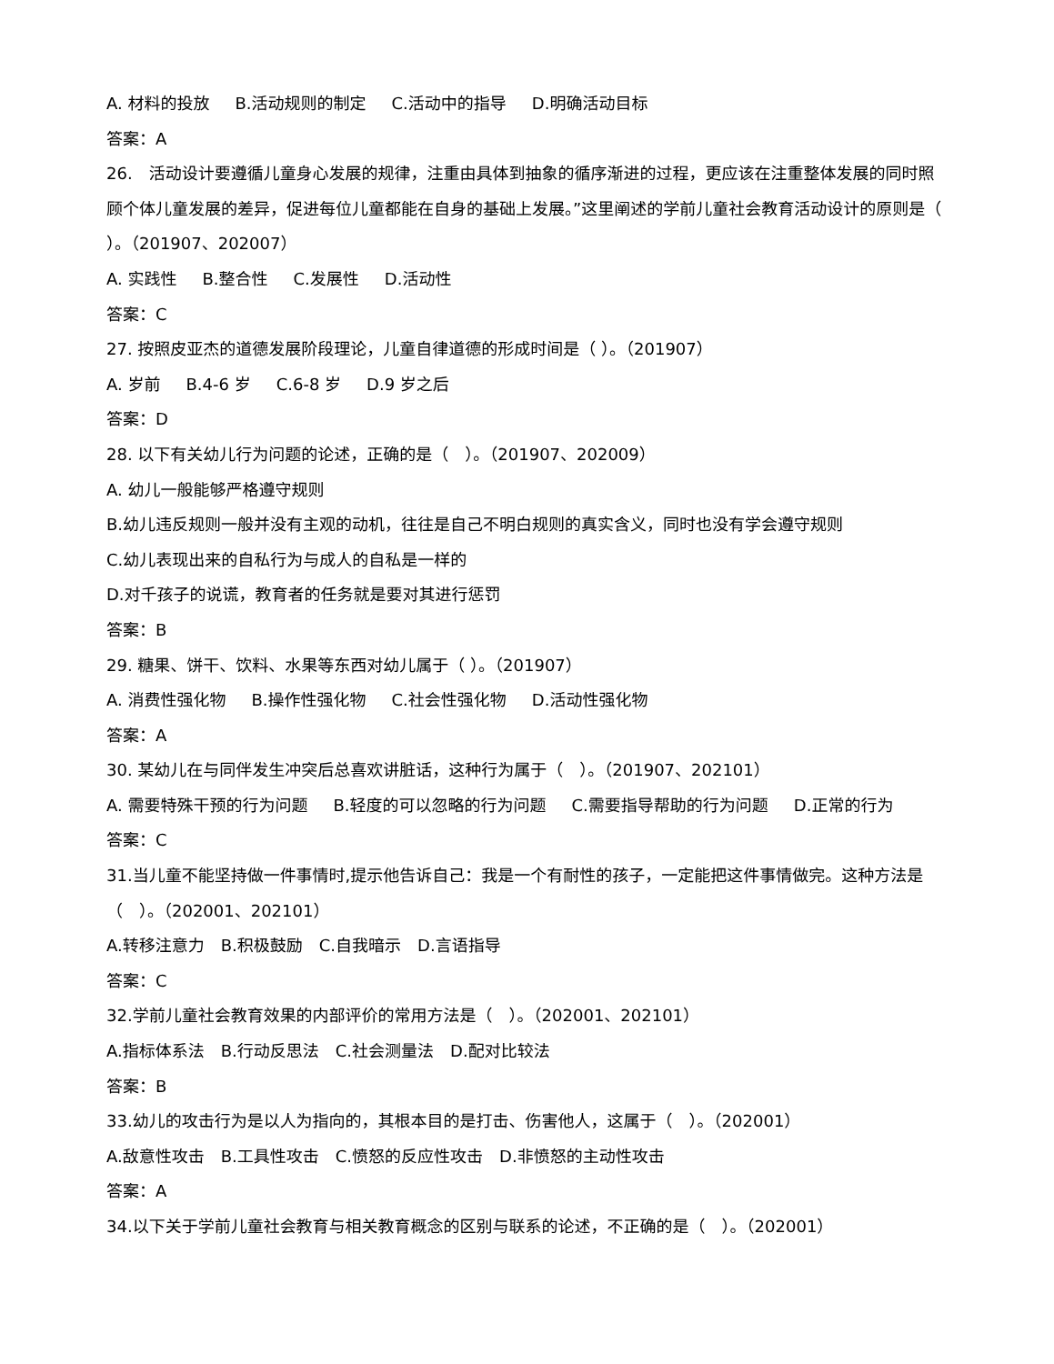A. 材料的投放 B.活动规则的制定 C.活动中的指导 D.明确活动目标
答案：A
26.　活动设计要遵循儿童身心发展的规律，注重由具体到抽象的循序渐进的过程，更应该在注重整体发展的同时照顾个体儿童发展的差异，促进每位儿童都能在自身的基础上发展。”这里阐述的学前儿童社会教育活动设计的原则是（ ）。（201907、202007）
A. 实践性 B.整合性 C.发展性 D.活动性
答案：C
27. 按照皮亚杰的道德发展阶段理论，儿童自律道德的形成时间是（ ）。（201907）
A. 岁前 B.4-6 岁 C.6-8 岁 D.9 岁之后
答案：D
28. 以下有关幼儿行为问题的论述，正确的是（　）。（201907、202009）
A. 幼儿一般能够严格遵守规则
B.幼儿违反规则一般并没有主观的动机，往往是自己不明白规则的真实含义，同时也没有学会遵守规则
C.幼儿表现出来的自私行为与成人的自私是一样的
D.对千孩子的说谎，教育者的任务就是要对其进行惩罚
答案：B
29. 糖果、饼干、饮料、水果等东西对幼儿属于（ ）。（201907）
A. 消费性强化物 B.操作性强化物 C.社会性强化物 D.活动性强化物
答案：A
30. 某幼儿在与同伴发生冲突后总喜欢讲脏话，这种行为属于（　）。（201907、202101）
A. 需要特殊干预的行为问题 B.轻度的可以忽略的行为问题 C.需要指导帮助的行为问题 D.正常的行为
答案：C
31.当儿童不能坚持做一件事情时,提示他告诉自己：我是一个有耐性的孩子，一定能把这件事情做完。这种方法是（　）。（202001、202101）
A.转移注意力　B.积极鼓励　C.自我暗示　D.言语指导
答案：C
32.学前儿童社会教育效果的内部评价的常用方法是（　）。（202001、202101）
A.指标体系法　B.行动反思法　C.社会测量法　D.配对比较法
答案：B
33.幼儿的攻击行为是以人为指向的，其根本目的是打击、伤害他人，这属于（　）。（202001）
A.敌意性攻击　B.工具性攻击　C.愤怒的反应性攻击　D.非愤怒的主动性攻击
答案：A
34.以下关于学前儿童社会教育与相关教育概念的区别与联系的论述，不正确的是（　）。（202001）